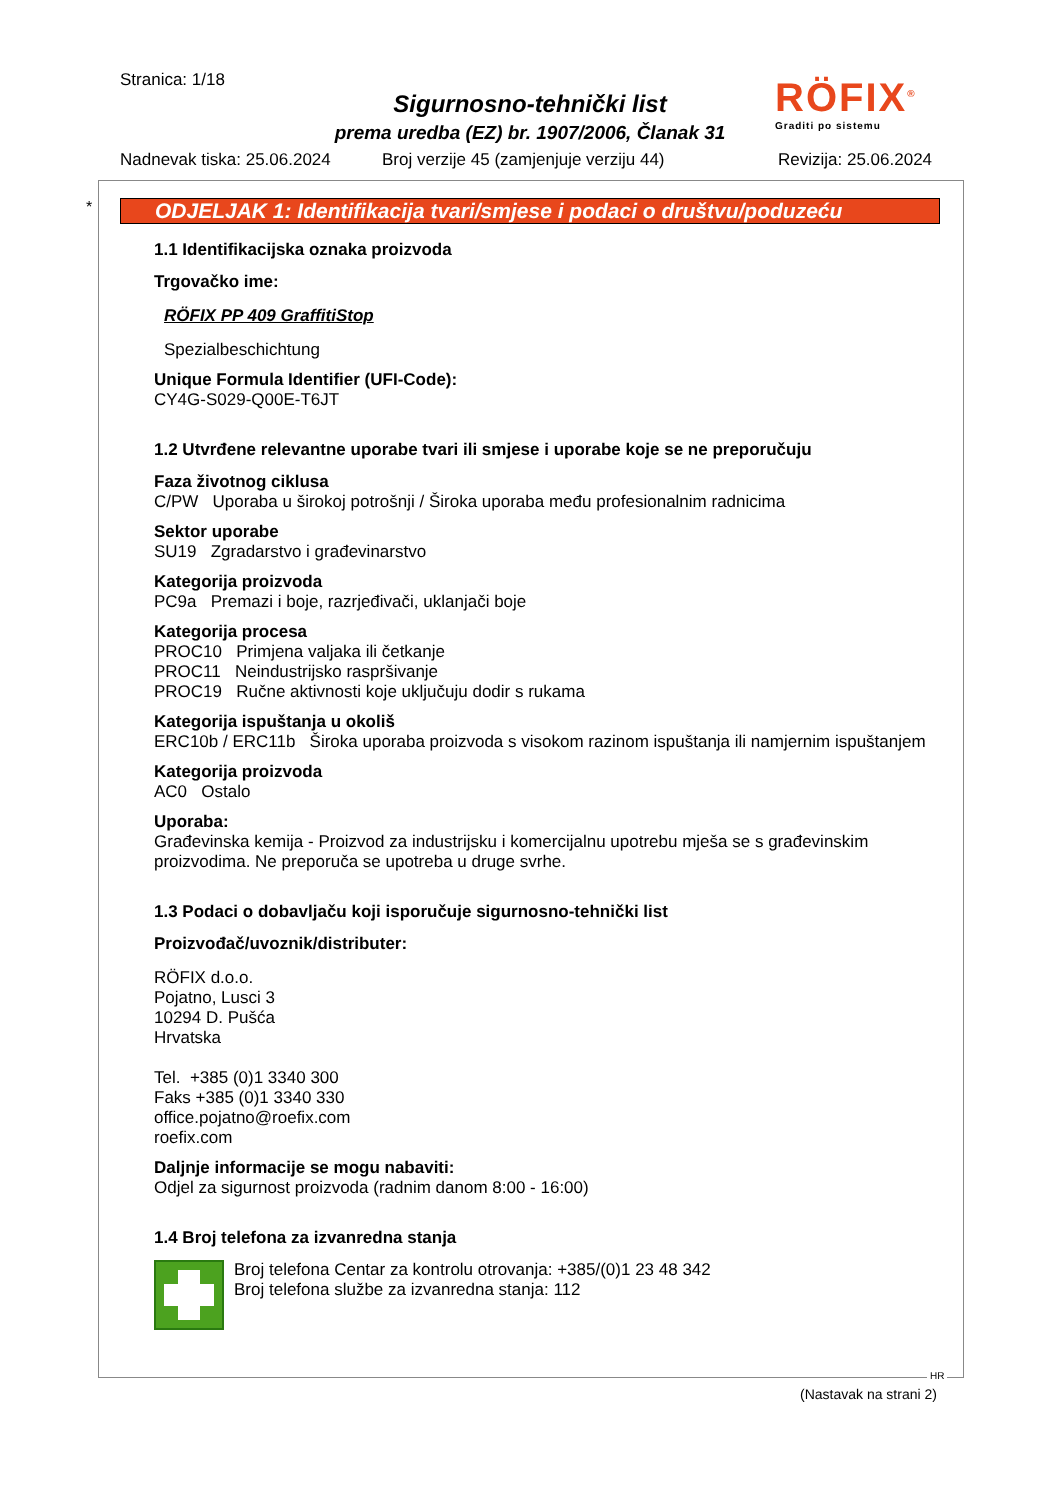Stranica: 1/18
Sigurnosno-tehnički list
prema uredba (EZ) br. 1907/2006, Članak 31
RÖFIX<sup>®</sup>
Graditi po sistemu
Nadnevak tiska: 25.06.2024
Broj verzije 45 (zamjenjuje verziju 44)
Revizija: 25.06.2024
*
ODJELJAK 1: Identifikacija tvari/smjese i podaci o društvu/poduzeću
1.1 Identifikacijska oznaka proizvoda
Trgovačko ime:
RÖFIX PP 409 GraffitiStop
Spezialbeschichtung
Unique Formula Identifier (UFI-Code):
CY4G-S029-Q00E-T6JT
1.2 Utvrđene relevantne uporabe tvari ili smjese i uporabe koje se ne preporučuju
Faza životnog ciklusa
C/PW Uporaba u širokoj potrošnji / Široka uporaba među profesionalnim radnicima
Sektor uporabe
SU19 Zgradarstvo i građevinarstvo
Kategorija proizvoda
PC9a Premazi i boje, razrjeđivači, uklanjači boje
Kategorija procesa
PROC10 Primjena valjaka ili četkanje
PROC11 Neindustrijsko raspršivanje
PROC19 Ručne aktivnosti koje uključuju dodir s rukama
Kategorija ispuštanja u okoliš
ERC10b / ERC11b Široka uporaba proizvoda s visokom razinom ispuštanja ili namjernim ispuštanjem
Kategorija proizvoda
AC0 Ostalo
Uporaba:
Građevinska kemija - Proizvod za industrijsku i komercijalnu upotrebu mješa se s građevinskim proizvodima. Ne preporuča se upotreba u druge svrhe.
1.3 Podaci o dobavljaču koji isporučuje sigurnosno-tehnički list
Proizvođač/uvoznik/distributer:
RÖFIX d.o.o.
Pojatno, Lusci 3
10294 D. Pušća
Hrvatska
Tel. +385 (0)1 3340 300
Faks +385 (0)1 3340 330
office.pojatno@roefix.com
roefix.com
Daljnje informacije se mogu nabaviti:
Odjel za sigurnost proizvoda (radnim danom 8:00 - 16:00)
1.4 Broj telefona za izvanredna stanja
Broj telefona Centar za kontrolu otrovanja: +385/(0)1 23 48 342
Broj telefona službe za izvanredna stanja: 112
HR
(Nastavak na strani 2)